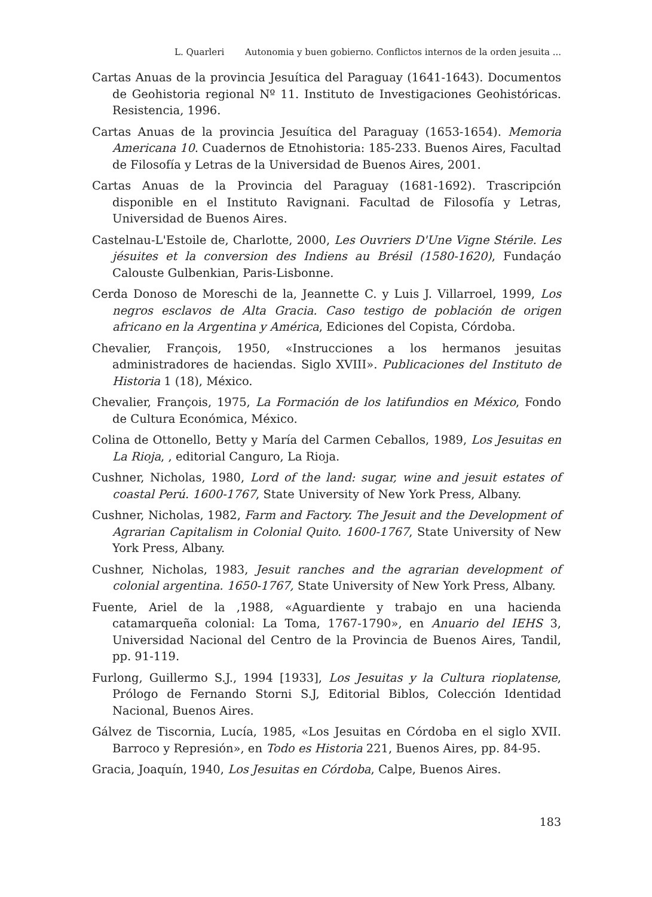L. Quarleri Autonomia y buen gobierno. Conflictos internos de la orden jesuita ...
Cartas Anuas de la provincia Jesuítica del Paraguay (1641-1643). Documentos de Geohistoria regional Nº 11. Instituto de Investigaciones Geohistóricas. Resistencia, 1996.
Cartas Anuas de la provincia Jesuítica del Paraguay (1653-1654). Memoria Americana 10. Cuadernos de Etnohistoria: 185-233. Buenos Aires, Facultad de Filosofía y Letras de la Universidad de Buenos Aires, 2001.
Cartas Anuas de la Provincia del Paraguay (1681-1692). Trascripción disponible en el Instituto Ravignani. Facultad de Filosofía y Letras, Universidad de Buenos Aires.
Castelnau-L'Estoile de, Charlotte, 2000, Les Ouvriers D'Une Vigne Stérile. Les jésuites et la conversion des Indiens au Brésil (1580-1620), Fundaçáo Calouste Gulbenkian, Paris-Lisbonne.
Cerda Donoso de Moreschi de la, Jeannette C. y Luis J. Villarroel, 1999, Los negros esclavos de Alta Gracia. Caso testigo de población de origen africano en la Argentina y América, Ediciones del Copista, Córdoba.
Chevalier, François, 1950, «Instrucciones a los hermanos jesuitas administradores de haciendas. Siglo XVIII». Publicaciones del Instituto de Historia 1 (18), México.
Chevalier, François, 1975, La Formación de los latifundios en México, Fondo de Cultura Económica, México.
Colina de Ottonello, Betty y María del Carmen Ceballos, 1989, Los Jesuitas en La Rioja, , editorial Canguro, La Rioja.
Cushner, Nicholas, 1980, Lord of the land: sugar, wine and jesuit estates of coastal Perú. 1600-1767, State University of New York Press, Albany.
Cushner, Nicholas, 1982, Farm and Factory. The Jesuit and the Development of Agrarian Capitalism in Colonial Quito. 1600-1767, State University of New York Press, Albany.
Cushner, Nicholas, 1983, Jesuit ranches and the agrarian development of colonial argentina. 1650-1767, State University of New York Press, Albany.
Fuente, Ariel de la ,1988, «Aguardiente y trabajo en una hacienda catamarqueña colonial: La Toma, 1767-1790», en Anuario del IEHS 3, Universidad Nacional del Centro de la Provincia de Buenos Aires, Tandil, pp. 91-119.
Furlong, Guillermo S.J., 1994 [1933], Los Jesuitas y la Cultura rioplatense, Prólogo de Fernando Storni S.J, Editorial Biblos, Colección Identidad Nacional, Buenos Aires.
Gálvez de Tiscornia, Lucía, 1985, «Los Jesuitas en Córdoba en el siglo XVII. Barroco y Represión», en Todo es Historia 221, Buenos Aires, pp. 84-95.
Gracia, Joaquín, 1940, Los Jesuitas en Córdoba, Calpe, Buenos Aires.
183